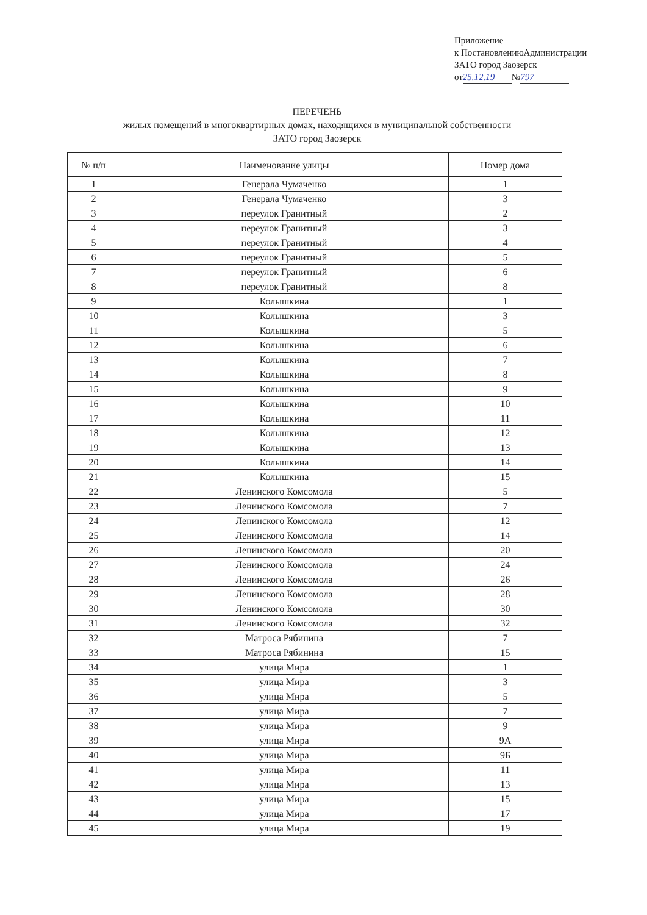Приложение
к ПостановлениюАдминистрации
ЗАТО город Заозерск
от 25.12.19 № 797
ПЕРЕЧЕНЬ
жилых помещений в многоквартирных домах, находящихся в муниципальной собственности
ЗАТО город Заозерск
| № п/п | Наименование улицы | Номер дома |
| --- | --- | --- |
| 1 | Генерала Чумаченко | 1 |
| 2 | Генерала Чумаченко | 3 |
| 3 | переулок Гранитный | 2 |
| 4 | переулок Гранитный | 3 |
| 5 | переулок Гранитный | 4 |
| 6 | переулок Гранитный | 5 |
| 7 | переулок Гранитный | 6 |
| 8 | переулок Гранитный | 8 |
| 9 | Колышкина | 1 |
| 10 | Колышкина | 3 |
| 11 | Колышкина | 5 |
| 12 | Колышкина | 6 |
| 13 | Колышкина | 7 |
| 14 | Колышкина | 8 |
| 15 | Колышкина | 9 |
| 16 | Колышкина | 10 |
| 17 | Колышкина | 11 |
| 18 | Колышкина | 12 |
| 19 | Колышкина | 13 |
| 20 | Колышкина | 14 |
| 21 | Колышкина | 15 |
| 22 | Ленинского Комсомола | 5 |
| 23 | Ленинского Комсомола | 7 |
| 24 | Ленинского Комсомола | 12 |
| 25 | Ленинского Комсомола | 14 |
| 26 | Ленинского Комсомола | 20 |
| 27 | Ленинского Комсомола | 24 |
| 28 | Ленинского Комсомола | 26 |
| 29 | Ленинского Комсомола | 28 |
| 30 | Ленинского Комсомола | 30 |
| 31 | Ленинского Комсомола | 32 |
| 32 | Матроса Рябинина | 7 |
| 33 | Матроса Рябинина | 15 |
| 34 | улица Мира | 1 |
| 35 | улица Мира | 3 |
| 36 | улица Мира | 5 |
| 37 | улица Мира | 7 |
| 38 | улица Мира | 9 |
| 39 | улица Мира | 9А |
| 40 | улица Мира | 9Б |
| 41 | улица Мира | 11 |
| 42 | улица Мира | 13 |
| 43 | улица Мира | 15 |
| 44 | улица Мира | 17 |
| 45 | улица Мира | 19 |